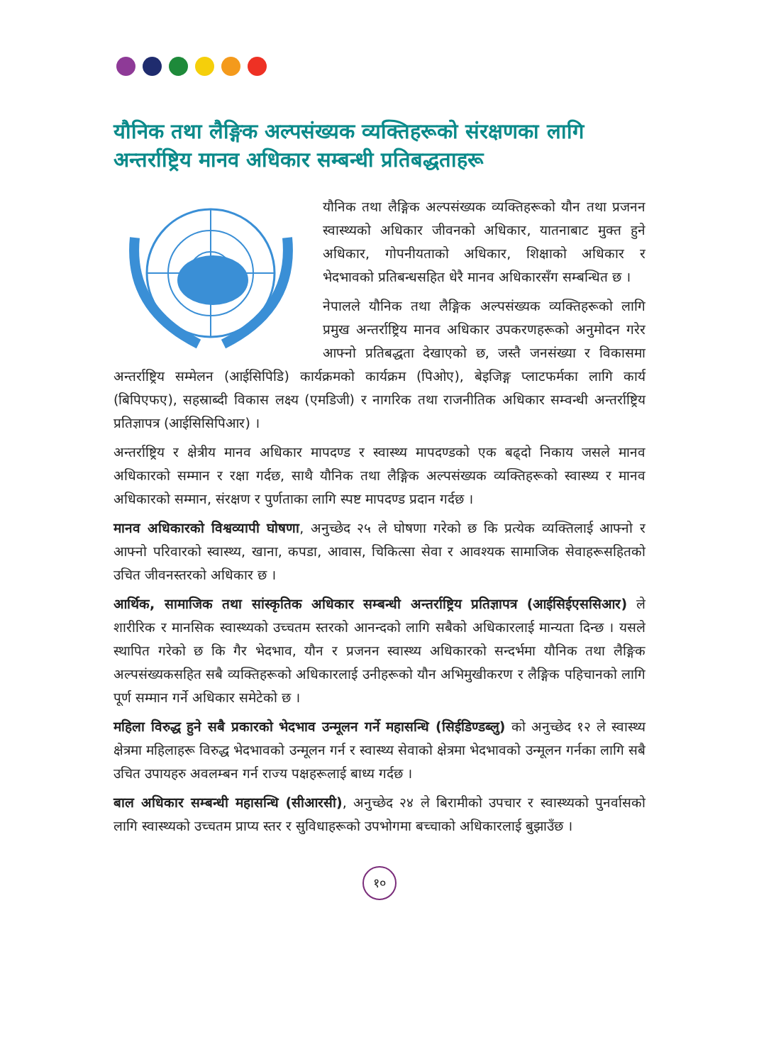यौनिक तथा लैङ्गिक अल्पसंख्यक व्यक्तिहरूको संरक्षणका लागि अन्तर्राष्ट्रिय मानव अधिकार सम्बन्धी प्रतिबद्धताहरू
यौनिक तथा लैङ्गिक अल्पसंख्यक व्यक्तिहरूको यौन तथा प्रजनन स्वास्थ्यको अधिकार जीवनको अधिकार, यातनाबाट मुक्त हुने अधिकार, गोपनीयताको अधिकार, शिक्षाको अधिकार र भेदभावको प्रतिबन्धसहित धेरै मानव अधिकारसँग सम्बन्धित छ ।
नेपालले यौनिक तथा लैङ्गिक अल्पसंख्यक व्यक्तिहरूको लागि प्रमुख अन्तर्राष्ट्रिय मानव अधिकार उपकरणहरूको अनुमोदन गरेर आफ्नो प्रतिबद्धता देखाएको छ, जस्तै जनसंख्या र विकासमा अन्तर्राष्ट्रिय सम्मेलन (आईसिपिडि) कार्यक्रमको कार्यक्रम (पिओए), बेइजिङ्ग प्लाटफर्मका लागि कार्य (बिपिएफए), सहस्राब्दी विकास लक्ष्य (एमडिजी) र नागरिक तथा राजनीतिक अधिकार सम्वन्धी अन्तर्राष्ट्रिय प्रतिज्ञापत्र (आईसिसिपिआर) ।
अन्तर्राष्ट्रिय र क्षेत्रीय मानव अधिकार मापदण्ड र स्वास्थ्य मापदण्डको एक बढ्दो निकाय जसले मानव अधिकारको सम्मान र रक्षा गर्दछ, साथै यौनिक तथा लैङ्गिक अल्पसंख्यक व्यक्तिहरूको स्वास्थ्य र मानव अधिकारको सम्मान, संरक्षण र पुर्णताका लागि स्पष्ट मापदण्ड प्रदान गर्दछ ।
मानव अधिकारको विश्वव्यापी घोषणा, अनुच्छेद २५ ले घोषणा गरेको छ कि प्रत्येक व्यक्तिलाई आफ्नो र आफ्नो परिवारको स्वास्थ्य, खाना, कपडा, आवास, चिकित्सा सेवा र आवश्यक सामाजिक सेवाहरूसहितको उचित जीवनस्तरको अधिकार छ ।
आर्थिक, सामाजिक तथा सांस्कृतिक अधिकार सम्बन्धी अन्तर्राष्ट्रिय प्रतिज्ञापत्र (आईसिईएससिआर) ले शारीरिक र मानसिक स्वास्थ्यको उच्चतम स्तरको आनन्दको लागि सबैको अधिकारलाई मान्यता दिन्छ । यसले स्थापित गरेको छ कि गैर भेदभाव, यौन र प्रजनन स्वास्थ्य अधिकारको सन्दर्भमा यौनिक तथा लैङ्गिक अल्पसंख्यकसहित सबै व्यक्तिहरूको अधिकारलाई उनीहरूको यौन अभिमुखीकरण र लैङ्गिक पहिचानको लागि पूर्ण सम्मान गर्ने अधिकार समेटेको छ ।
महिला विरुद्ध हुने सबै प्रकारको भेदभाव उन्मूलन गर्ने महासन्धि (सिईडिण्डब्लु) को अनुच्छेद १२ ले स्वास्थ्य क्षेत्रमा महिलाहरू विरुद्ध भेदभावको उन्मूलन गर्न र स्वास्थ्य सेवाको क्षेत्रमा भेदभावको उन्मूलन गर्नका लागि सबै उचित उपायहरु अवलम्बन गर्न राज्य पक्षहरूलाई बाध्य गर्दछ ।
बाल अधिकार सम्बन्धी महासन्धि (सीआरसी), अनुच्छेद २४ ले बिरामीको उपचार र स्वास्थ्यको पुनर्वासको लागि स्वास्थ्यको उच्चतम प्राप्य स्तर र सुविधाहरूको उपभोगमा बच्चाको अधिकारलाई बुझाउँछ ।
१०